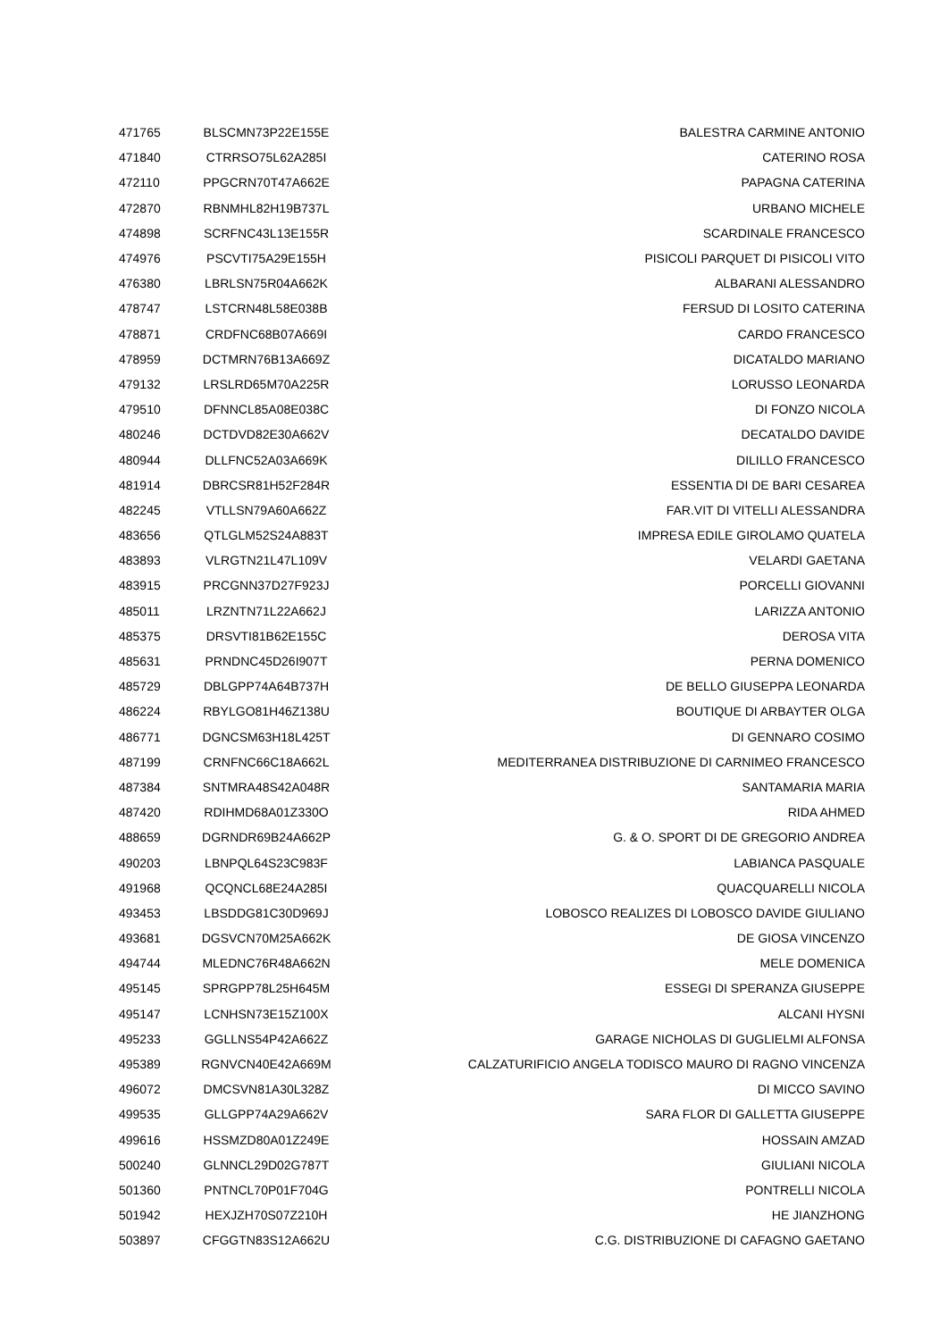| 471765 | BLSCMN73P22E155E | BALESTRA CARMINE ANTONIO |
| 471840 | CTRRSO75L62A285I | CATERINO ROSA |
| 472110 | PPGCRN70T47A662E | PAPAGNA CATERINA |
| 472870 | RBNMHL82H19B737L | URBANO MICHELE |
| 474898 | SCRFNC43L13E155R | SCARDINALE FRANCESCO |
| 474976 | PSCVTI75A29E155H | PISICOLI PARQUET DI PISICOLI VITO |
| 476380 | LBRLSN75R04A662K | ALBARANI ALESSANDRO |
| 478747 | LSTCRN48L58E038B | FERSUD DI LOSITO CATERINA |
| 478871 | CRDFNC68B07A669I | CARDO FRANCESCO |
| 478959 | DCTMRN76B13A669Z | DICATALDO MARIANO |
| 479132 | LRSLRD65M70A225R | LORUSSO LEONARDA |
| 479510 | DFNNCL85A08E038C | DI FONZO NICOLA |
| 480246 | DCTDVD82E30A662V | DECATALDO DAVIDE |
| 480944 | DLLFNC52A03A669K | DILILLO FRANCESCO |
| 481914 | DBRCSR81H52F284R | ESSENTIA DI DE BARI CESAREA |
| 482245 | VTLLSN79A60A662Z | FAR.VIT DI VITELLI ALESSANDRA |
| 483656 | QTLGLM52S24A883T | IMPRESA EDILE GIROLAMO QUATELA |
| 483893 | VLRGTN21L47L109V | VELARDI GAETANA |
| 483915 | PRCGNN37D27F923J | PORCELLI GIOVANNI |
| 485011 | LRZNTN71L22A662J | LARIZZA ANTONIO |
| 485375 | DRSVTI81B62E155C | DEROSA VITA |
| 485631 | PRNDNC45D26I907T | PERNA DOMENICO |
| 485729 | DBLGPP74A64B737H | DE BELLO GIUSEPPA LEONARDA |
| 486224 | RBYLGO81H46Z138U | BOUTIQUE DI ARBAYTER OLGA |
| 486771 | DGNCSM63H18L425T | DI GENNARO COSIMO |
| 487199 | CRNFNC66C18A662L | MEDITERRANEA DISTRIBUZIONE DI CARNIMEO FRANCESCO |
| 487384 | SNTMRA48S42A048R | SANTAMARIA MARIA |
| 487420 | RDIHMD68A01Z330O | RIDA AHMED |
| 488659 | DGRNDR69B24A662P | G. & O. SPORT DI DE GREGORIO ANDREA |
| 490203 | LBNPQL64S23C983F | LABIANCA PASQUALE |
| 491968 | QCQNCL68E24A285I | QUACQUARELLI NICOLA |
| 493453 | LBSDDG81C30D969J | LOBOSCO REALIZES DI LOBOSCO DAVIDE GIULIANO |
| 493681 | DGSVCN70M25A662K | DE GIOSA VINCENZO |
| 494744 | MLEDNC76R48A662N | MELE DOMENICA |
| 495145 | SPRGPP78L25H645M | ESSEGI DI SPERANZA GIUSEPPE |
| 495147 | LCNHSN73E15Z100X | ALCANI HYSNI |
| 495233 | GGLLNS54P42A662Z | GARAGE NICHOLAS DI GUGLIELMI ALFONSA |
| 495389 | RGNVCN40E42A669M | CALZATURIFICIO ANGELA TODISCO MAURO DI RAGNO VINCENZA |
| 496072 | DMCSVN81A30L328Z | DI MICCO SAVINO |
| 499535 | GLLGPP74A29A662V | SARA FLOR DI GALLETTA GIUSEPPE |
| 499616 | HSSMZD80A01Z249E | HOSSAIN AMZAD |
| 500240 | GLNNCL29D02G787T | GIULIANI NICOLA |
| 501360 | PNTNCL70P01F704G | PONTRELLI NICOLA |
| 501942 | HEXJZH70S07Z210H | HE JIANZHONG |
| 503897 | CFGGTN83S12A662U | C.G. DISTRIBUZIONE DI CAFAGNO GAETANO |